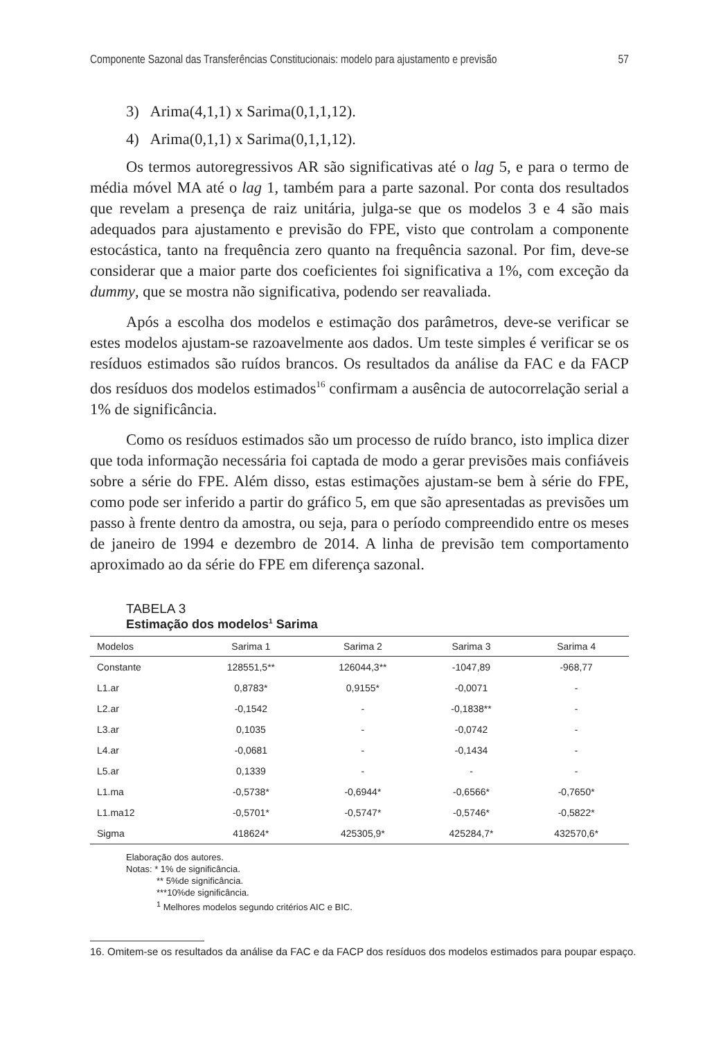Componente Sazonal das Transferências Constitucionais: modelo para ajustamento e previsão 57
3) Arima(4,1,1) x Sarima(0,1,1,12).
4) Arima(0,1,1) x Sarima(0,1,1,12).
Os termos autoregressivos AR são significativas até o lag 5, e para o termo de média móvel MA até o lag 1, também para a parte sazonal. Por conta dos resultados que revelam a presença de raiz unitária, julga-se que os modelos 3 e 4 são mais adequados para ajustamento e previsão do FPE, visto que controlam a componente estocástica, tanto na frequência zero quanto na frequência sazonal. Por fim, deve-se considerar que a maior parte dos coeficientes foi significativa a 1%, com exceção da dummy, que se mostra não significativa, podendo ser reavaliada.
Após a escolha dos modelos e estimação dos parâmetros, deve-se verificar se estes modelos ajustam-se razoavelmente aos dados. Um teste simples é verificar se os resíduos estimados são ruídos brancos. Os resultados da análise da FAC e da FACP dos resíduos dos modelos estimados<sup>16</sup> confirmam a ausência de autocorrelação serial a 1% de significância.
Como os resíduos estimados são um processo de ruído branco, isto implica dizer que toda informação necessária foi captada de modo a gerar previsões mais confiáveis sobre a série do FPE. Além disso, estas estimações ajustam-se bem à série do FPE, como pode ser inferido a partir do gráfico 5, em que são apresentadas as previsões um passo à frente dentro da amostra, ou seja, para o período compreendido entre os meses de janeiro de 1994 e dezembro de 2014. A linha de previsão tem comportamento aproximado ao da série do FPE em diferença sazonal.
TABELA 3
Estimação dos modelos<sup>1</sup> Sarima
| Modelos | Sarima 1 | Sarima 2 | Sarima 3 | Sarima 4 |
| --- | --- | --- | --- | --- |
| Constante | 128551,5** | 126044,3** | -1047,89 | -968,77 |
| L1.ar | 0,8783* | 0,9155* | -0,0071 | - |
| L2.ar | -0,1542 | - | -0,1838** | - |
| L3.ar | 0,1035 | - | -0,0742 | - |
| L4.ar | -0,0681 | - | -0,1434 | - |
| L5.ar | 0,1339 | - | - | - |
| L1.ma | -0,5738* | -0,6944* | -0,6566* | -0,7650* |
| L1.ma12 | -0,5701* | -0,5747* | -0,5746* | -0,5822* |
| Sigma | 418624* | 425305,9* | 425284,7* | 432570,6* |
Elaboração dos autores.
Notas: * 1% de significância.
** 5%de significância.
***10%de significância.
<sup>1</sup> Melhores modelos segundo critérios AIC e BIC.
16. Omitem-se os resultados da análise da FAC e da FACP dos resíduos dos modelos estimados para poupar espaço.